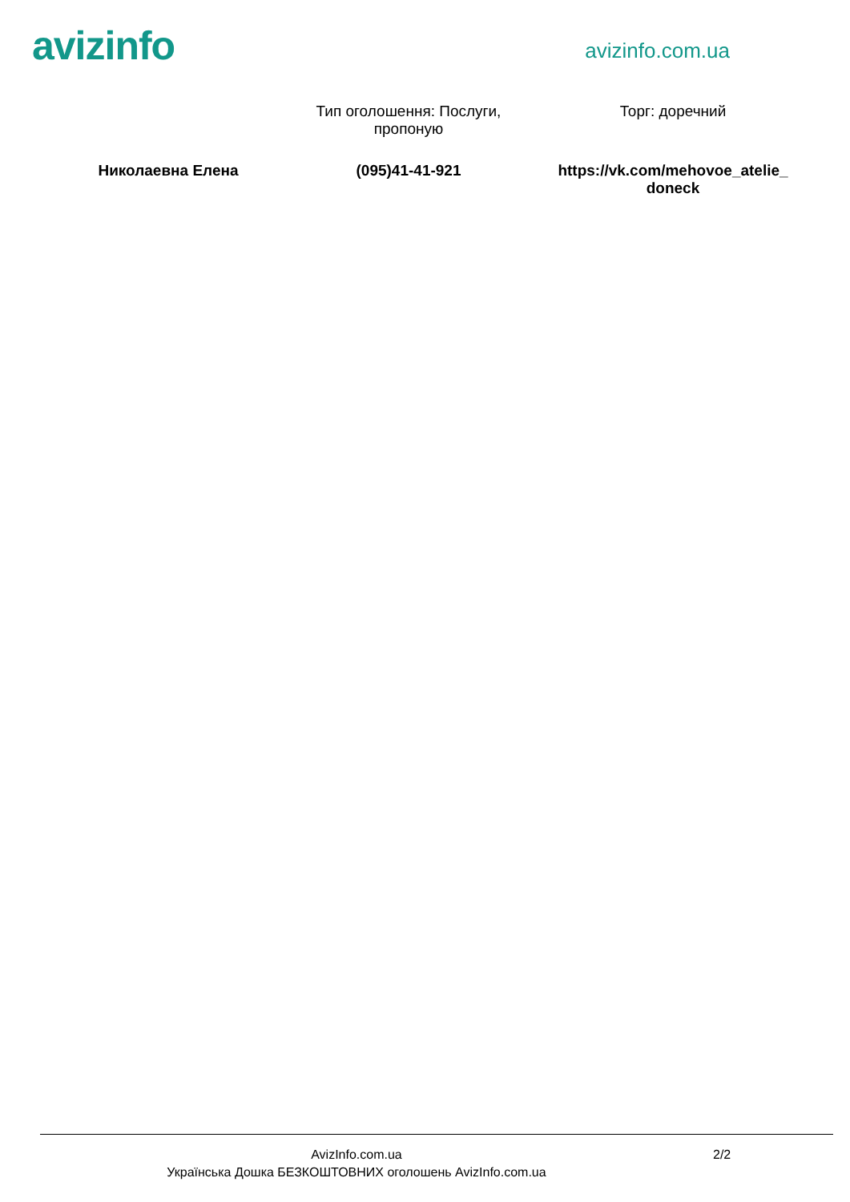avizinfo
avizinfo.com.ua
Тип оголошення: Послуги, пропоную
Торг: доречний
Николаевна Елена (095)41-41-921 https://vk.com/mehovoe_atelie_ doneck
AvizInfo.com.ua 2/2
Українська Дошка БЕЗКОШТОВНИХ оголошень AvizInfo.com.ua